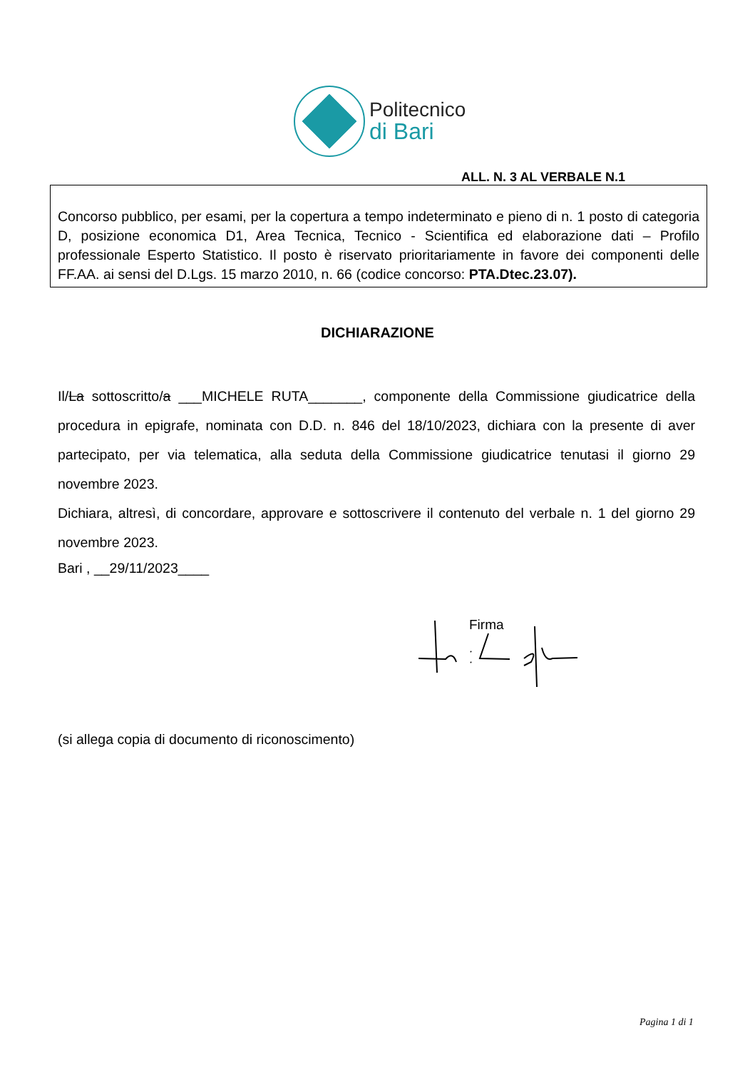Politecnico
di Bari
ALL. N. 3 AL VERBALE N.1
Concorso pubblico, per esami, per la copertura a tempo indeterminato e pieno di n. 1 posto di categoria D, posizione economica D1, Area Tecnica, Tecnico - Scientifica ed elaborazione dati – Profilo professionale Esperto Statistico. Il posto è riservato prioritariamente in favore dei componenti delle FF.AA. ai sensi del D.Lgs. 15 marzo 2010, n. 66 (codice concorso: PTA.Dtec.23.07).
DICHIARAZIONE
Il/La sottoscritto/a ___MICHELE RUTA_______, componente della Commissione giudicatrice della procedura in epigrafe, nominata con D.D. n. 846 del 18/10/2023, dichiara con la presente di aver partecipato, per via telematica, alla seduta della Commissione giudicatrice tenutasi il giorno 29 novembre 2023.
Dichiara, altresì, di concordare, approvare e sottoscrivere il contenuto del verbale n. 1 del giorno 29 novembre 2023.
Bari , __29/11/2023____
Firma
(si allega copia di documento di riconoscimento)
Pagina 1 di 1